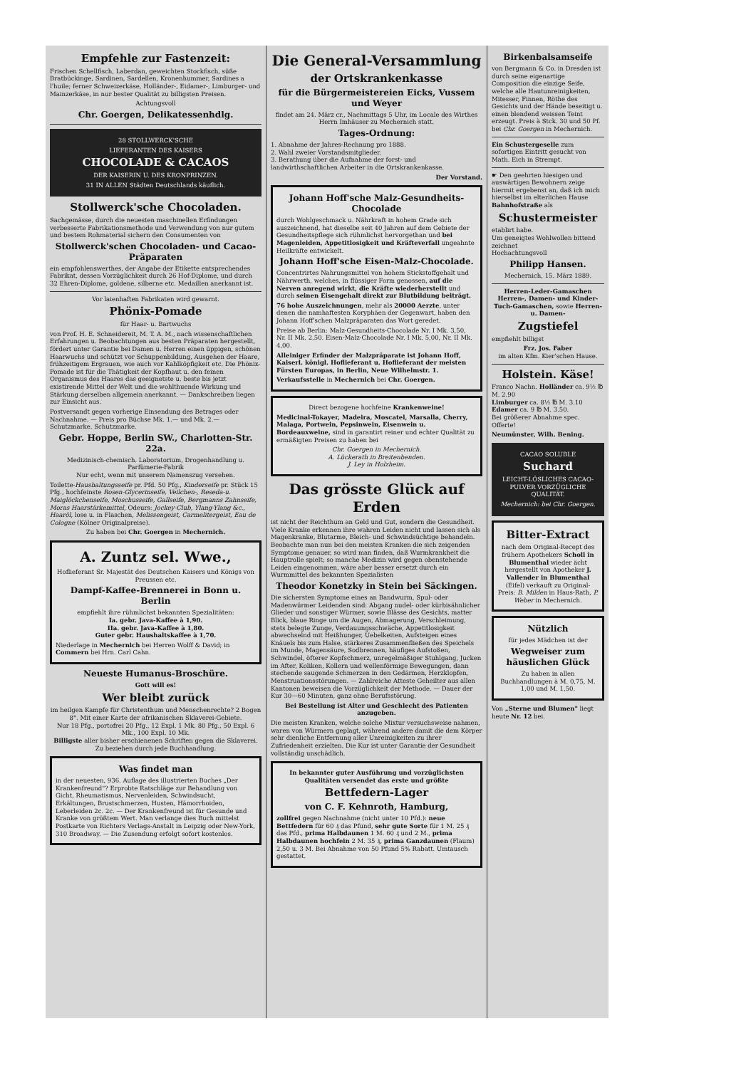Empfehle zur Fastenzeit:
Frischen Schellfisch, Laberdan, geweichten Stockfisch, süße Bratbückinge, Sardinen, Sardellen, Kronenhummer, Sardines a l'huile; ferner Schweizerkäse, Holländer-, Eidamer-, Limburger- und Mainzerkäse, in nur bester Qualität zu billigsten Preisen.
Achtungsvoll
Chr. Goergen, Delikatessenhdlg.
28 STOLLWERCK'SCHE
LIEFERANTEN DES KAISERS
CHOCOLADE & CACAOS
DER KAISERIN U. DES KRONPRINZEN.
31 IN ALLEN Städten Deutschlands käuflich.
Stollwerck'sche Chocoladen.
Sachgemässe, durch die neuesten maschinellen Erfindungen verbesserte Fabrikationsmethode und Verwendung von nur gutem und bestem Rohmaterial sichern den Consumenten von
Stollwerck'schen Chocoladen- und Cacao-Präparaten
ein empfohlenswerthes, der Angabe der Etikette entsprechendes Fabrikat, dessen Vorzüglichkeit durch 26 Hof-Diplome, und durch 32 Ehren-Diplome, goldene, silberne etc. Medaillen anerkannt ist.
Vor laienhaften Fabrikaten wird gewarnt.
Phönix-Pomade
für Haar- u. Bartwuchs
von Prof. H. E. Schneidereit, M. T. A. M., nach wissenschaftlichen Erfahrungen u. Beobachtungen aus besten Präparaten hergestellt, fördert unter Garantie bei Damen u. Herren einen üppigen, schönen Haarwuchs und schützt vor Schuppenbildung, Ausgehen der Haare, frühzeitigem Ergrauen, wie auch vor Kahlköpfigkeit etc. Die Phönix-Pomade ist für die Thätigkeit der Kopfhaut u. den feinen Organismus des Haares das geeignetste u. beste bis jetzt existirende Mittel der Welt und die wohlthuende Wirkung und Stärkung derselben allgemein anerkannt. — Dankschreiben liegen zur Einsicht aus.
Postversandt gegen vorherige Einsendung des Betrages oder Nachnahme. — Preis pro Büchse Mk. 1.— und Mk. 2.— Schutzmarke. Schutzmarke.
Gebr. Hoppe, Berlin SW., Charlotten-Str. 22a.
Medizinisch-chemisch. Laboratorium, Drogenhandlung u. Parfümerie-Fabrik
Nur echt, wenn mit unserem Namenszug versehen.
Toilette-Haushaltungsseife pr. Pfd. 50 Pfg., Kinderseife pr. Stück 15 Pfg., hochfeinste Rosen-Glycerinseife, Veilchen-, Reseda-u. Maiglöckchenseife, Moschusseife, Gallseife, Bergmanns Zahnseife, Moras Haarstärkemittel, Odeurs: Jockey-Club, Ylang-Ylang &c., Haaröl, lose u. in Flaschen, Melissengeist, Carmelitergeist, Eau de Cologne (Kölner Originalpreise).
Zu haben bei Chr. Goergen in Mechernich.
A. Zuntz sel. Wwe.,
Hoflieferant Sr. Majestät des Deutschen Kaisers und Königs von Preussen etc.
Dampf-Kaffee-Brennerei in Bonn u. Berlin
empfiehlt ihre rühmlichst bekannten Spezialitäten:
Ia. gebr. Java-Kaffee à 1,90.
IIa. gebr. Java-Kaffee à 1,80.
Guter gebr. Haushaltskaffee à 1,70.
Niederlage in Mechernich bei Herren Wolff & David; in Commern bei Hrn. Carl Cahn.
Neueste Humanus-Broschüre.
Gott will es!
Wer bleibt zurück
im heilgen Kampfe für Christenthum und Menschenrechte? 2 Bogen 8°. Mit einer Karte der afrikanischen Sklaverei-Gebiete.
Nur 18 Pfg., portofrei 20 Pfg., 12 Expl. 1 Mk. 80 Pfg., 50 Expl. 6 Mk., 100 Expl. 10 Mk.
Billigste aller bisher erschienenen Schriften gegen die Sklaverei. Zu beziehen durch jede Buchhandlung.
Was findet man
in der neuesten, 936. Auflage des illustrierten Buches „Der Krankenfreund"? Erprobte Ratschläge zur Behandlung von Gicht, Rheumatismus, Nervenleiden, Schwindsucht, Erkältungen, Brustschmerzen, Husten, Hämorrhoiden, Leberleiden 2c. 2c. — Der Krankenfreund ist für Gesunde und Kranke von größtem Wert. Man verlange dies Buch mittelst Postkarte von Richters Verlags-Anstalt in Leipzig oder New-York, 310 Broadway. — Die Zusendung erfolgt sofort kostenlos.
Die General-Versammlung
der Ortskrankenkasse
für die Bürgermeistereien Eicks, Vussem und Weyer
findet am 24. März cr., Nachmittags 5 Uhr, im Locale des Wirthes Herrn Imhäuser zu Mechernich statt.
Tages-Ordnung:
1. Abnahme der Jahres-Rechnung pro 1888.
2. Wahl zweier Vorstandsmitglieder.
3. Berathung über die Aufnahme der forst- und landwirthschaftlichen Arbeiter in die Ortskrankenkasse.
Der Vorstand.
Johann Hoff'sche Malz-Gesundheits-Chocolade
durch Wohlgeschmack u. Nährkraft in hohem Grade sich auszeichnend, hat dieselbe seit 40 Jahren auf dem Gebiete der Gesundheitspflege sich rühmlichst hervorgethan und bei Magenleiden, Appetitlosigkeit und Kräfteverfall ungeahnte Heilkräfte entwickelt.
Johann Hoff'sche Eisen-Malz-Chocolade.
Concentrirtes Nahrungsmittel von hohem Stickstoffgehalt und Nährwerth, welches, in flüssiger Form genossen, auf die Nerven anregend wirkt, die Kräfte wiederherstellt und durch seinen Eisengehalt direkt zur Blutbildung beiträgt.
76 hohe Auszeichnungen, mehr als 20000 Aerzte, unter denen die namhaftesten Koryphäen der Gegenwart, haben den Johann Hoff'schen Malzpräparaten das Wort geredet.
Preise ab Berlin: Malz-Gesundheits-Chocolade Nr. I Mk. 3,50, Nr. II Mk. 2,50. Eisen-Malz-Chocolade Nr. I Mk. 5,00, Nr. II Mk. 4,00.
Alleiniger Erfinder der Malzpräparate ist Johann Hoff, Kaiserl. königl. Hoflieferant u. Hoflieferant der meisten Fürsten Europas, in Berlin, Neue Wilhelmstr. 1.
Verkaufsstelle in Mechernich bei Chr. Goergen.
Direct bezogene hochfeine Krankenweine!
Medicinal-Tokayer, Madeira, Moscatel, Marsalla, Cherry, Malaga, Portwein, Pepsinwein, Eisenwein u. Bordeauxweine, sind in garantirt reiner und echter Qualität zu ermäßigten Preisen zu haben bei
Chr. Goergen in Mechernich.
A. Lückerath in Breitenbenden.
J. Ley in Holzheim.
Das grösste Glück auf Erden
ist nicht der Reichthum an Geld und Gut, sondern die Gesundheit. Viele Kranke erkennen ihre wahren Leiden nicht und lassen sich als Magenkranke, Blutarme, Bleich- und Schwindsüchtige behandeln. Beobachte man nun bei den meisten Kranken die sich zeigenden Symptome genauer, so wird man finden, daß Wurmkrankheit die Hauptrolle spielt; so manche Medizin wird gegen obenstehende Leiden eingenommen, wäre aber besser ersetzt durch ein Wurmmittel des bekannten Spezialisten
Theodor Konetzky in Stein bei Säckingen.
Die sichersten Symptome eines an Bandwurm, Spul- oder Madenwürmer Leidenden sind: Abgang nudel- oder kürbisähnlicher Glieder und sonstiger Würmer, sowie Blässe des Gesichts, matter Blick, blaue Ringe um die Augen, Abmagerung, Verschleimung, stets belegte Zunge, Verdauungsschwäche, Appetitlosigkeit abwechselnd mit Heißhunger, Uebelkeiten, Aufsteigen eines Knäuels bis zum Halse, stärkeres Zusammenfließen des Speichels im Munde, Magensäure, Sodbrennen, häufiges Aufstoßen, Schwindel, öfterer Kopfschmerz, unregelmäßiger Stuhlgang, Jucken im After, Koliken, Kollern und wellenförmige Bewegungen, dann stechende saugende Schmerzen in den Gedärmen, Herzklopfen, Menstruationsstörungen. — Zahlreiche Atteste Geheilter aus allen Kantonen beweisen die Vorzüglichkeit der Methode. — Dauer der Kur 30—60 Minuten, ganz ohne Berufsstörung.
Bei Bestellung ist Alter und Geschlecht des Patienten anzugeben.
Die meisten Kranken, welche solche Mixtur versuchsweise nahmen, waren von Würmern geplagt, während andere damit die dem Körper sehr dienliche Entfernung aller Unreinigkeiten zu ihrer Zufriedenheit erzielten. Die Kur ist unter Garantie der Gesundheit vollständig unschädlich.
In bekannter guter Ausführung und vorzüglichsten Qualitäten versendet das erste und größte
Bettfedern-Lager
von C. F. Kehnroth, Hamburg,
zollfrei gegen Nachnahme (nicht unter 10 Pfd.): neue Bettfedern für 60 ₰ das Pfund, sehr gute Sorte für 1 M. 25 ₰ das Pfd., prima Halbdaunen 1 M. 60 ₰ und 2 M., prima Halbdaunen hochfein 2 M. 35 ₰, prima Ganzdaunen (Flaum) 2,50 u. 3 M. Bei Abnahme von 50 Pfund 5% Rabatt. Umtausch gestattet.
Birkenbalsamseife
von Bergmann & Co. in Dresden ist durch seine eigenartige Composition die einzige Seife, welche alle Hautunreinigkeiten, Mitesser, Finnen, Röthe des Gesichts und der Hände beseitigt u. einen blendend weissen Teint erzeugt. Preis à Stck. 30 und 50 Pf. bei Chr. Goergen in Mechernich.
Ein Schustergeselle zum sofortigen Eintritt gesucht von Math. Eich in Strempt.
☛ Den geehrten hiesigen und auswärtigen Bewohnern zeige hiermit ergebenst an, daß ich mich hierselbst im elterlichen Hause Bahnhofstraße als
Schustermeister
etablirt habe.
Um geneigtes Wohlwollen bittend zeichnet
Hochachtungsvoll
Philipp Hansen.
Mechernich, 15. März 1889.
Herren-Leder-Gamaschen Herren-, Damen- und Kinder-Tuch-Gamaschen, sowie Herren- u. Damen-
Zugstiefel
empfiehlt billigst
Frz. Jos. Faber
im alten Kfm. Kier'schen Hause.
Holstein. Käse!
Franco Nachn. Holländer ca. 9½ ℔ M. 2.90
Limburger ca. 8½ ℔ M. 3.10
Edamer ca. 9 ℔ M. 3.50.
Bei größerer Abnahme spec. Offerte!
Neumünster, Wilh. Bening.
CACAO SOLUBLE
Suchard
LEICHT-LÖSLICHES CACAO-PULVER VORZÜGLICHE QUALITÄT.
Mechernich: bei Chr. Goergen.
Bitter-Extract
nach dem Original-Recept des frühern Apothekers Scholl in Blumenthal wieder ächt hergestellt von Apotheker J. Vallender in Blumenthal (Eifel) verkauft zu Original-Preis: B. Milden in Haus-Rath, P. Weber in Mechernich.
Nützlich
für jedes Mädchen ist der
Wegweiser zum häuslichen Glück
Zu haben in allen Buchhandlungen à M. 0,75, M. 1,00 und M. 1,50.
Von „Sterne und Blumen" liegt heute Nr. 12 bei.